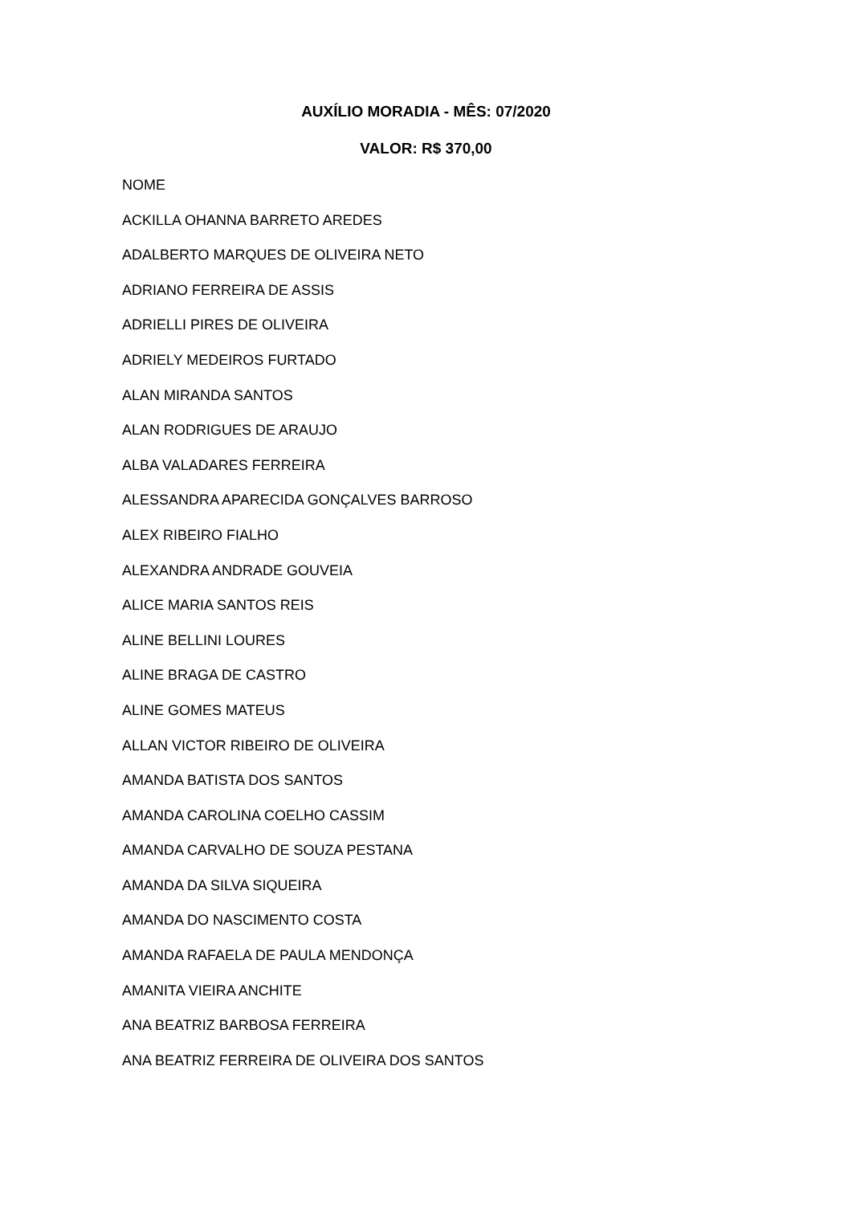AUXÍLIO MORADIA - MÊS: 07/2020
VALOR: R$ 370,00
NOME
ACKILLA OHANNA BARRETO AREDES
ADALBERTO MARQUES DE OLIVEIRA NETO
ADRIANO FERREIRA DE ASSIS
ADRIELLI PIRES DE OLIVEIRA
ADRIELY MEDEIROS FURTADO
ALAN MIRANDA SANTOS
ALAN RODRIGUES DE ARAUJO
ALBA VALADARES FERREIRA
ALESSANDRA APARECIDA GONÇALVES BARROSO
ALEX RIBEIRO FIALHO
ALEXANDRA ANDRADE GOUVEIA
ALICE MARIA SANTOS REIS
ALINE BELLINI LOURES
ALINE BRAGA DE CASTRO
ALINE GOMES MATEUS
ALLAN VICTOR RIBEIRO DE OLIVEIRA
AMANDA BATISTA DOS SANTOS
AMANDA CAROLINA COELHO CASSIM
AMANDA CARVALHO DE SOUZA PESTANA
AMANDA DA SILVA SIQUEIRA
AMANDA DO NASCIMENTO COSTA
AMANDA RAFAELA DE PAULA MENDONÇA
AMANITA VIEIRA ANCHITE
ANA BEATRIZ BARBOSA FERREIRA
ANA BEATRIZ FERREIRA DE OLIVEIRA DOS SANTOS